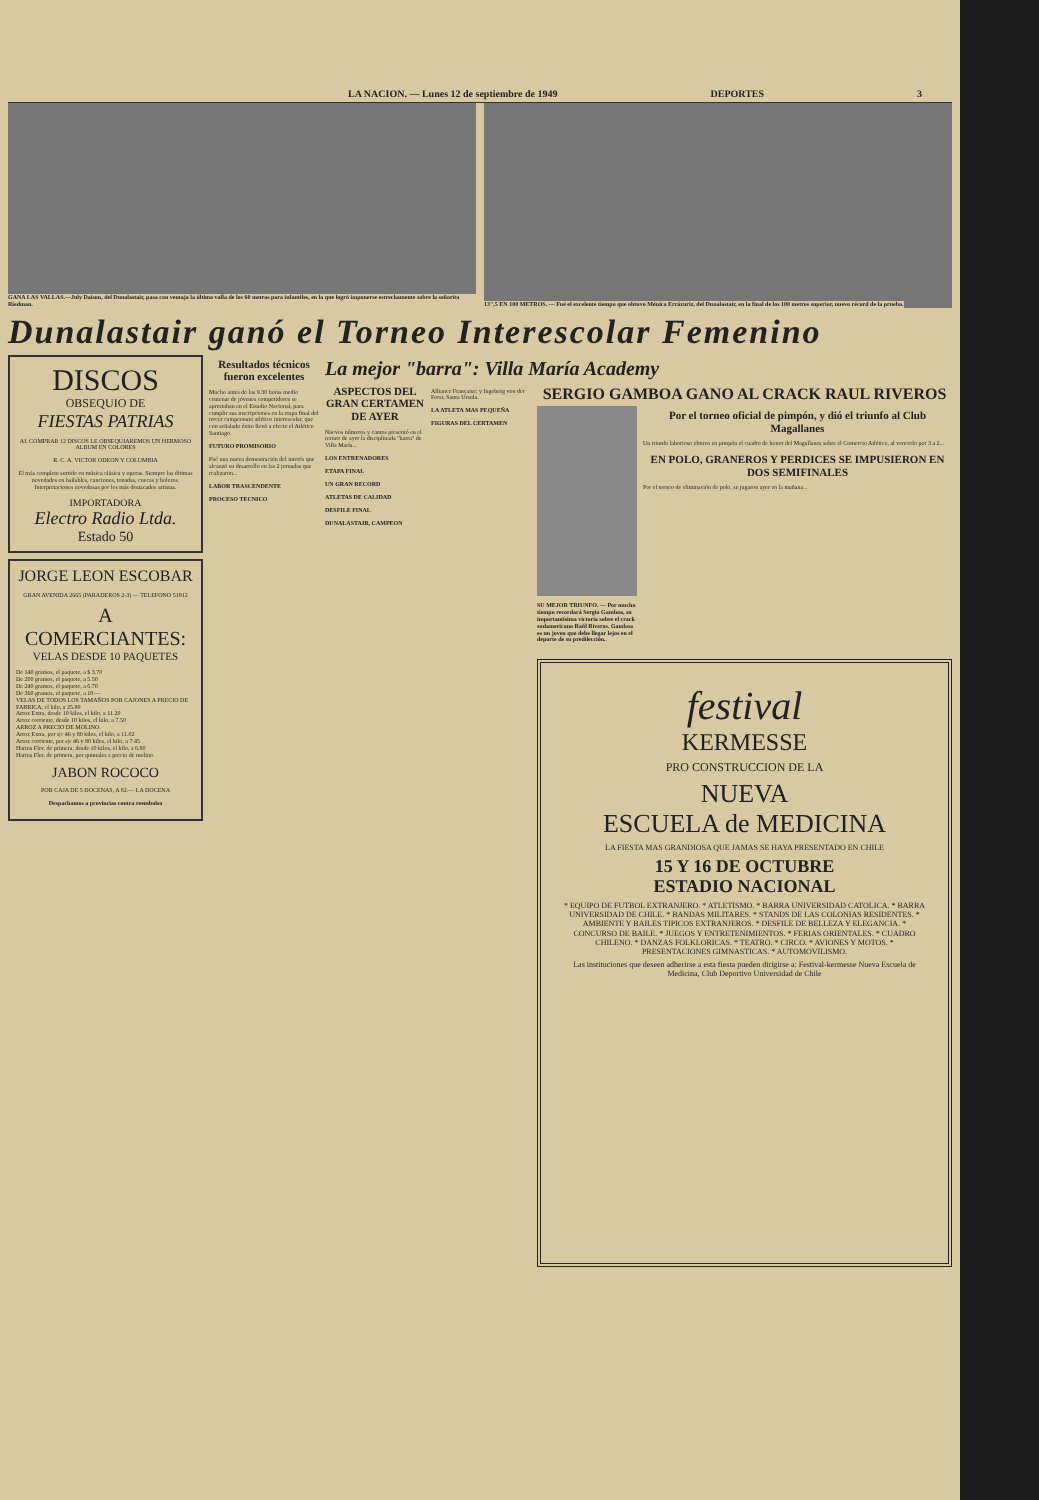LA NACION. — Lunes 12 de septiembre de 1949 DEPORTES 3
GANA LAS VALLAS.—July Daison, del Dunalastair, pasa con ventaja la última valla de los 60 metros para infantiles, en la que logró imponerse estrechamente sobre la señorita Riedman.
13",5 EN 100 METROS. — Fué el excelente tiempo que obtuvo Mónica Errázuriz, del Dunalastair, en la final de los 100 metros superior, nuevo récord de la prueba.
Dunalastair ganó el Torneo Interescolar Femenino
DISCOS
OBSEQUIO DE
FIESTAS PATRIAS
AL COMPRAR 12 DISCOS LE OBSEQUIAREMOS UN HERMOSO ALBUM EN COLORES
R. C. A. VICTOR ODEON Y COLUMBIA
El más completo surtido en música clásica y operas. Siempre las últimas novedades en bailables, canciones, tonadas, cuecas y boleros. Interpretaciones novedosas por los más destacados artistas.
IMPORTADORA
Electro Radio Ltda.
Estado 50
JORGE LEON ESCOBAR
GRAN AVENIDA 2665 (PARADEROS 2-3) — TELEFONO 51912
A COMERCIANTES:
VELAS DESDE 10 PAQUETES
De 140 gramos, el paquete, a $ 3.70
De 200 gramos, el paquete, a 5.50
De 240 gramos, el paquete, a 6.70
De 360 gramos, el paquete, a 10.—
VELAS DE TODOS LOS TAMAÑOS POR CAJONES A PRECIO DE FABRICA, el kilo, a 25.80
Arroz Extra, desde 10 kilos, el kilo, a 11.20
Arroz corriente, desde 10 kilos, el kilo, a 7.50
ARROZ A PRECIO DE MOLINO.
Arroz Extra, por s|c 46 y 80 kilos, el kilo, a 11.02
Arroz corriente, por s|c 46 y 80 kilos, el kilo, a 7.45
Harina Flor, de primera, desde 10 kilos, el kilo, a 6.80
Harina Flor, de primera, por quintales a precio de molino.
JABON ROCOCO
POR CAJA DE 5 DOCENAS, A 82.— LA DOCENA
Despachamos a provincias contra reembolso
Resultados técnicos fueron excelentes
Mucho antes de las 9.30 horas medio centenar de jóvenes competidores se aprestaban en el Estadio Nacional, para cumplir sus inscripciones en la etapa final del tercer campeonato atlético interescolar, que con señalado éxito llevó a efecto el Atlético Santiago.
FUTURO PROMISORIO
Fué una nueva demostración del interés que alcanzó su desarrollo en las 2 jornadas que realizaron...
LABOR TRASCENDENTE
PROCESO TECNICO
La mejor "barra": Villa María Academy
ASPECTOS DEL GRAN CERTAMEN DE AYER
Nuevos números y cantos presentó en el torneo de ayer la disciplinada "barra" de Villa María...
LOS ENTRENADORES
ETAPA FINAL
UN GRAN RECORD
ATLETAS DE CALIDAD
DESFILE FINAL
DUNALASTAIR, CAMPEON
Alliance Française; y Ingeborg von der Forst, Santa Ursula.
LA ATLETA MAS PEQUEÑA
FIGURAS DEL CERTAMEN
SERGIO GAMBOA GANO AL CRACK RAUL RIVEROS
SU MEJOR TRIUNFO. — Por mucho tiempo recordará Sergio Gamboa, su importantísima victoria sobre el crack sudamericano Raúl Riveros. Gamboa es un joven que debe llegar lejos en el deporte de su predilección.
Por el torneo oficial de pimpón, y dió el triunfo al Club Magallanes
Un triunfo laborioso obtuvo en pimpón el cuadro de honor del Magallanes sobre el Comercio Atlético, al vencerlo por 3 a 2...
EN POLO, GRANEROS Y PERDICES SE IMPUSIERON EN DOS SEMIFINALES
Por el torneo de eliminación de polo, se jugaron ayer en la mañana...
festival
KERMESSE
PRO CONSTRUCCION DE LA
NUEVA
ESCUELA de MEDICINA
LA FIESTA MAS GRANDIOSA QUE JAMAS SE HAYA PRESENTADO EN CHILE
15 Y 16 DE OCTUBRE
ESTADIO NACIONAL
* EQUIPO DE FUTBOL EXTRANJERO. * ATLETISMO. * BARRA UNIVERSIDAD CATOLICA. * BARRA UNIVERSIDAD DE CHILE. * BANDAS MILITARES. * STANDS DE LAS COLONIAS RESIDENTES. * AMBIENTE Y BAILES TIPICOS EXTRANJEROS. * DESFILE DE BELLEZA Y ELEGANCIA. * CONCURSO DE BAILE. * JUEGOS Y ENTRETENIMIENTOS. * FERIAS ORIENTALES. * CUADRO CHILENO. * DANZAS FOLKLORICAS. * TEATRO. * CIRCO. * AVIONES Y MOTOS. * PRESENTACIONES GIMNASTICAS. * AUTOMOVILISMO.
Las instituciones que deseen adherirse a esta fiesta pueden dirigirse a: Festival-kermesse Nueva Escuela de Medicina, Club Deportivo Universidad de Chile